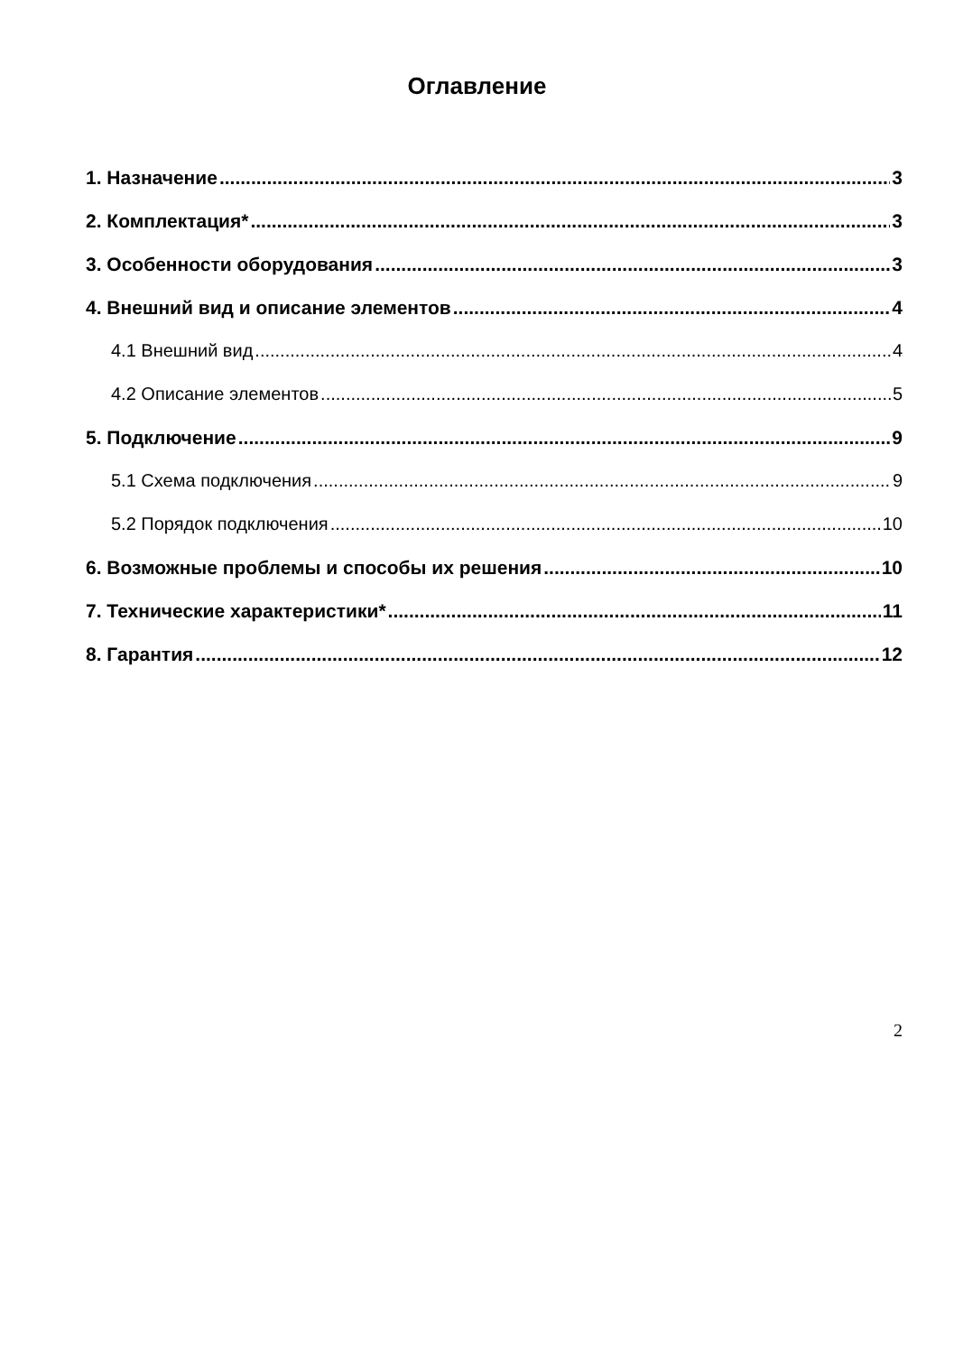Оглавление
1. Назначение 3
2. Комплектация* 3
3. Особенности оборудования 3
4. Внешний вид и описание элементов 4
4.1 Внешний вид 4
4.2 Описание элементов 5
5. Подключение 9
5.1 Схема подключения 9
5.2 Порядок подключения 10
6. Возможные проблемы и способы их решения 10
7. Технические характеристики* 11
8. Гарантия 12
2